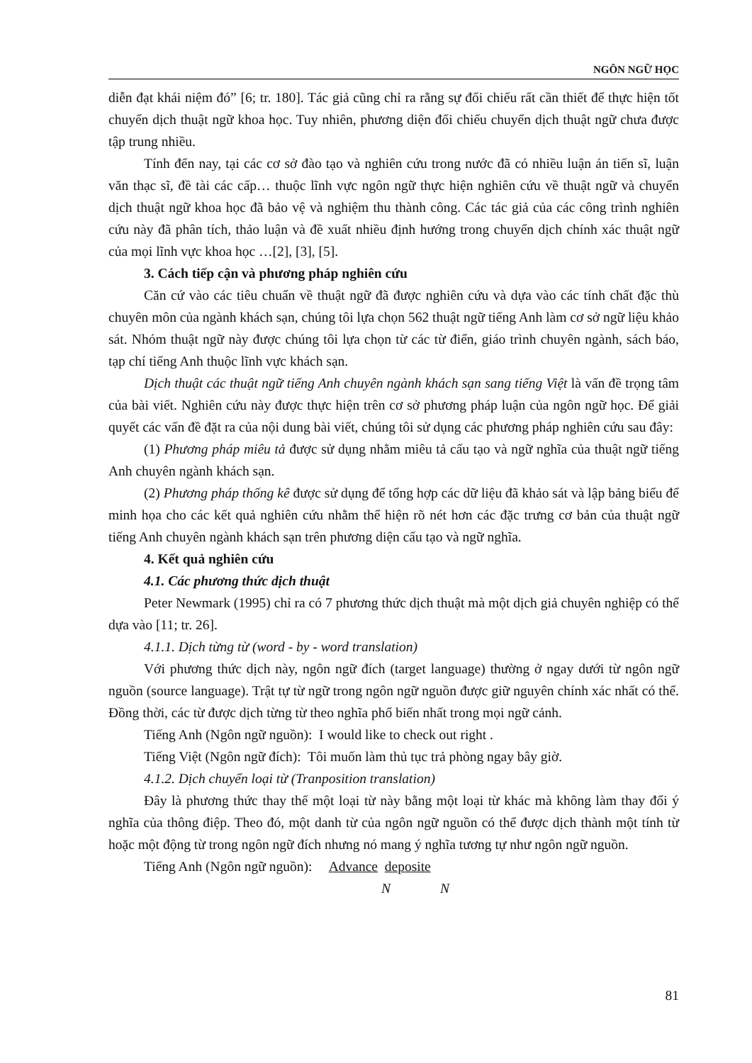NGÔN NGỮ HỌC
diễn đạt khái niệm đó” [6; tr. 180]. Tác giả cũng chỉ ra rằng sự đối chiếu rất cần thiết để thực hiện tốt chuyển dịch thuật ngữ khoa học. Tuy nhiên, phương diện đối chiếu chuyển dịch thuật ngữ chưa được tập trung nhiều.
Tính đến nay, tại các cơ sở đào tạo và nghiên cứu trong nước đã có nhiều luận án tiến sĩ, luận văn thạc sĩ, đề tài các cấp… thuộc lĩnh vực ngôn ngữ thực hiện nghiên cứu về thuật ngữ và chuyển dịch thuật ngữ khoa học đã bảo vệ và nghiệm thu thành công. Các tác giả của các công trình nghiên cứu này đã phân tích, thảo luận và đề xuất nhiều định hướng trong chuyển dịch chính xác thuật ngữ của mọi lĩnh vực khoa học …[2], [3], [5].
3. Cách tiếp cận và phương pháp nghiên cứu
Căn cứ vào các tiêu chuẩn về thuật ngữ đã được nghiên cứu và dựa vào các tính chất đặc thù chuyên môn của ngành khách sạn, chúng tôi lựa chọn 562 thuật ngữ tiếng Anh làm cơ sở ngữ liệu khảo sát. Nhóm thuật ngữ này được chúng tôi lựa chọn từ các từ điển, giáo trình chuyên ngành, sách báo, tạp chí tiếng Anh thuộc lĩnh vực khách sạn.
Dịch thuật các thuật ngữ tiếng Anh chuyên ngành khách sạn sang tiếng Việt là vấn đề trọng tâm của bài viết. Nghiên cứu này được thực hiện trên cơ sở phương pháp luận của ngôn ngữ học. Để giải quyết các vấn đề đặt ra của nội dung bài viết, chúng tôi sử dụng các phương pháp nghiên cứu sau đây:
(1) Phương pháp miêu tả được sử dụng nhằm miêu tả cấu tạo và ngữ nghĩa của thuật ngữ tiếng Anh chuyên ngành khách sạn.
(2) Phương pháp thống kê được sử dụng để tổng hợp các dữ liệu đã khảo sát và lập bảng biểu để minh họa cho các kết quả nghiên cứu nhằm thể hiện rõ nét hơn các đặc trưng cơ bản của thuật ngữ tiếng Anh chuyên ngành khách sạn trên phương diện cấu tạo và ngữ nghĩa.
4. Kết quả nghiên cứu
4.1. Các phương thức dịch thuật
Peter Newmark (1995) chỉ ra có 7 phương thức dịch thuật mà một dịch giả chuyên nghiệp có thể dựa vào [11; tr. 26].
4.1.1. Dịch từng từ (word - by - word translation)
Với phương thức dịch này, ngôn ngữ đích (target language) thường ở ngay dưới từ ngôn ngữ nguồn (source language). Trật tự từ ngữ trong ngôn ngữ nguồn được giữ nguyên chính xác nhất có thể. Đồng thời, các từ được dịch từng từ theo nghĩa phổ biến nhất trong mọi ngữ cảnh.
Tiếng Anh (Ngôn ngữ nguồn): I would like to check out right .
Tiếng Việt (Ngôn ngữ đích): Tôi muốn làm thủ tục trả phòng ngay bây giờ.
4.1.2. Dịch chuyển loại từ (Tranposition translation)
Đây là phương thức thay thế một loại từ này bằng một loại từ khác mà không làm thay đổi ý nghĩa của thông điệp. Theo đó, một danh từ của ngôn ngữ nguồn có thể được dịch thành một tính từ hoặc một động từ trong ngôn ngữ đích nhưng nó mang ý nghĩa tương tự như ngôn ngữ nguồn.
Tiếng Anh (Ngôn ngữ nguồn): Advance deposite
N N
81